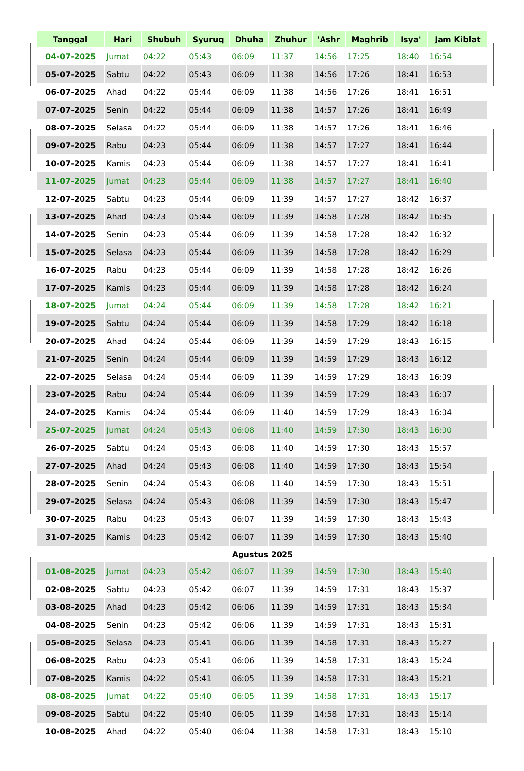| Tanggal | Hari | Shubuh | Syuruq | Dhuha | Zhuhur | 'Ashr | Maghrib | Isya' | Jam Kiblat |
| --- | --- | --- | --- | --- | --- | --- | --- | --- | --- |
| 04-07-2025 | Jumat | 04:22 | 05:43 | 06:09 | 11:37 | 14:56 | 17:25 | 18:40 | 16:54 |
| 05-07-2025 | Sabtu | 04:22 | 05:43 | 06:09 | 11:38 | 14:56 | 17:26 | 18:41 | 16:53 |
| 06-07-2025 | Ahad | 04:22 | 05:44 | 06:09 | 11:38 | 14:56 | 17:26 | 18:41 | 16:51 |
| 07-07-2025 | Senin | 04:22 | 05:44 | 06:09 | 11:38 | 14:57 | 17:26 | 18:41 | 16:49 |
| 08-07-2025 | Selasa | 04:22 | 05:44 | 06:09 | 11:38 | 14:57 | 17:26 | 18:41 | 16:46 |
| 09-07-2025 | Rabu | 04:23 | 05:44 | 06:09 | 11:38 | 14:57 | 17:27 | 18:41 | 16:44 |
| 10-07-2025 | Kamis | 04:23 | 05:44 | 06:09 | 11:38 | 14:57 | 17:27 | 18:41 | 16:41 |
| 11-07-2025 | Jumat | 04:23 | 05:44 | 06:09 | 11:38 | 14:57 | 17:27 | 18:41 | 16:40 |
| 12-07-2025 | Sabtu | 04:23 | 05:44 | 06:09 | 11:39 | 14:57 | 17:27 | 18:42 | 16:37 |
| 13-07-2025 | Ahad | 04:23 | 05:44 | 06:09 | 11:39 | 14:58 | 17:28 | 18:42 | 16:35 |
| 14-07-2025 | Senin | 04:23 | 05:44 | 06:09 | 11:39 | 14:58 | 17:28 | 18:42 | 16:32 |
| 15-07-2025 | Selasa | 04:23 | 05:44 | 06:09 | 11:39 | 14:58 | 17:28 | 18:42 | 16:29 |
| 16-07-2025 | Rabu | 04:23 | 05:44 | 06:09 | 11:39 | 14:58 | 17:28 | 18:42 | 16:26 |
| 17-07-2025 | Kamis | 04:23 | 05:44 | 06:09 | 11:39 | 14:58 | 17:28 | 18:42 | 16:24 |
| 18-07-2025 | Jumat | 04:24 | 05:44 | 06:09 | 11:39 | 14:58 | 17:28 | 18:42 | 16:21 |
| 19-07-2025 | Sabtu | 04:24 | 05:44 | 06:09 | 11:39 | 14:58 | 17:29 | 18:42 | 16:18 |
| 20-07-2025 | Ahad | 04:24 | 05:44 | 06:09 | 11:39 | 14:59 | 17:29 | 18:43 | 16:15 |
| 21-07-2025 | Senin | 04:24 | 05:44 | 06:09 | 11:39 | 14:59 | 17:29 | 18:43 | 16:12 |
| 22-07-2025 | Selasa | 04:24 | 05:44 | 06:09 | 11:39 | 14:59 | 17:29 | 18:43 | 16:09 |
| 23-07-2025 | Rabu | 04:24 | 05:44 | 06:09 | 11:39 | 14:59 | 17:29 | 18:43 | 16:07 |
| 24-07-2025 | Kamis | 04:24 | 05:44 | 06:09 | 11:40 | 14:59 | 17:29 | 18:43 | 16:04 |
| 25-07-2025 | Jumat | 04:24 | 05:43 | 06:08 | 11:40 | 14:59 | 17:30 | 18:43 | 16:00 |
| 26-07-2025 | Sabtu | 04:24 | 05:43 | 06:08 | 11:40 | 14:59 | 17:30 | 18:43 | 15:57 |
| 27-07-2025 | Ahad | 04:24 | 05:43 | 06:08 | 11:40 | 14:59 | 17:30 | 18:43 | 15:54 |
| 28-07-2025 | Senin | 04:24 | 05:43 | 06:08 | 11:40 | 14:59 | 17:30 | 18:43 | 15:51 |
| 29-07-2025 | Selasa | 04:24 | 05:43 | 06:08 | 11:39 | 14:59 | 17:30 | 18:43 | 15:47 |
| 30-07-2025 | Rabu | 04:23 | 05:43 | 06:07 | 11:39 | 14:59 | 17:30 | 18:43 | 15:43 |
| 31-07-2025 | Kamis | 04:23 | 05:42 | 06:07 | 11:39 | 14:59 | 17:30 | 18:43 | 15:40 |
| Agustus 2025 | | | | | | | | | |
| 01-08-2025 | Jumat | 04:23 | 05:42 | 06:07 | 11:39 | 14:59 | 17:30 | 18:43 | 15:40 |
| 02-08-2025 | Sabtu | 04:23 | 05:42 | 06:07 | 11:39 | 14:59 | 17:31 | 18:43 | 15:37 |
| 03-08-2025 | Ahad | 04:23 | 05:42 | 06:06 | 11:39 | 14:59 | 17:31 | 18:43 | 15:34 |
| 04-08-2025 | Senin | 04:23 | 05:42 | 06:06 | 11:39 | 14:59 | 17:31 | 18:43 | 15:31 |
| 05-08-2025 | Selasa | 04:23 | 05:41 | 06:06 | 11:39 | 14:58 | 17:31 | 18:43 | 15:27 |
| 06-08-2025 | Rabu | 04:23 | 05:41 | 06:06 | 11:39 | 14:58 | 17:31 | 18:43 | 15:24 |
| 07-08-2025 | Kamis | 04:22 | 05:41 | 06:05 | 11:39 | 14:58 | 17:31 | 18:43 | 15:21 |
| 08-08-2025 | Jumat | 04:22 | 05:40 | 06:05 | 11:39 | 14:58 | 17:31 | 18:43 | 15:17 |
| 09-08-2025 | Sabtu | 04:22 | 05:40 | 06:05 | 11:39 | 14:58 | 17:31 | 18:43 | 15:14 |
| 10-08-2025 | Ahad | 04:22 | 05:40 | 06:04 | 11:38 | 14:58 | 17:31 | 18:43 | 15:10 |